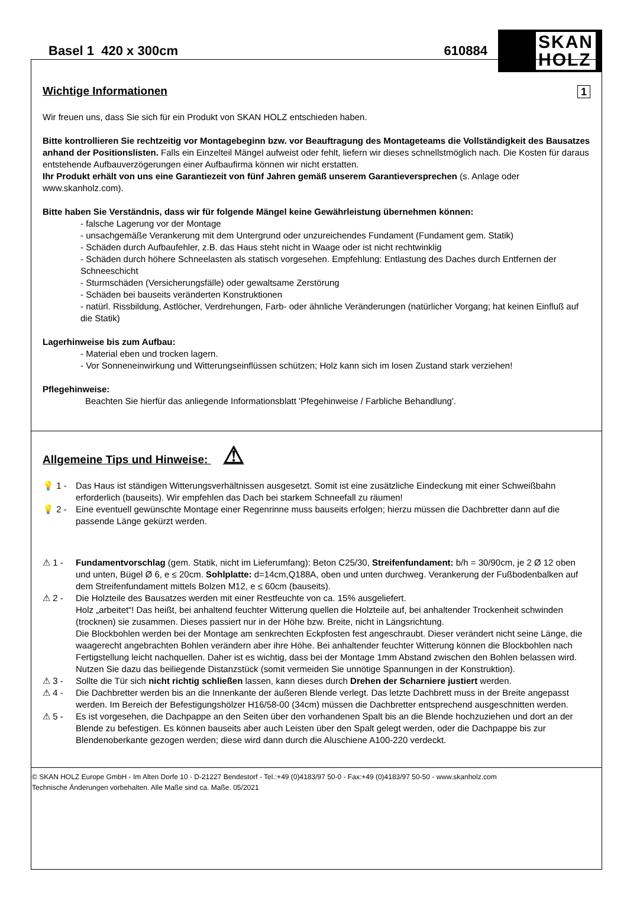Basel 1 420 x 300cm 610884
SKAN
HOLZ
Wichtige Informationen 1
Wir freuen uns, dass Sie sich für ein Produkt von SKAN HOLZ entschieden haben.
Bitte kontrollieren Sie rechtzeitig vor Montagebeginn bzw. vor Beauftragung des Montageteams die Vollständigkeit des Bausatzes anhand der Positionslisten. Falls ein Einzelteil Mängel aufweist oder fehlt, liefern wir dieses schnellstmöglich nach. Die Kosten für daraus entstehende Aufbauverzögerungen einer Aufbaufirma können wir nicht erstatten.
Ihr Produkt erhält von uns eine Garantiezeit von fünf Jahren gemäß unserem Garantieversprechen (s. Anlage oder www.skanholz.com).
Bitte haben Sie Verständnis, dass wir für folgende Mängel keine Gewährleistung übernehmen können:
- falsche Lagerung vor der Montage
- unsachgemäße Verankerung mit dem Untergrund oder unzureichendes Fundament (Fundament gem. Statik)
- Schäden durch Aufbaufehler, z.B. das Haus steht nicht in Waage oder ist nicht rechtwinklig
- Schäden durch höhere Schneelasten als statisch vorgesehen. Empfehlung: Entlastung des Daches durch Entfernen der Schneeschicht
- Sturmschäden (Versicherungsfälle) oder gewaltsame Zerstörung
- Schäden bei bauseits veränderten Konstruktionen
- natürl. Rissbildung, Astlöcher, Verdrehungen, Farb- oder ähnliche Veränderungen (natürlicher Vorgang; hat keinen Einfluß auf die Statik)
Lagerhinweise bis zum Aufbau:
- Material eben und trocken lagern.
- Vor Sonneneinwirkung und Witterungseinflüssen schützen; Holz kann sich im losen Zustand stark verziehen!
Pflegehinweise:
Beachten Sie hierfür das anliegende Informationsblatt 'Pfegehinweise / Farbliche Behandlung'.
Allgemeine Tips und Hinweise: ⚠
💡 1 - Das Haus ist ständigen Witterungsverhältnissen ausgesetzt. Somit ist eine zusätzliche Eindeckung mit einer Schweißbahn erforderlich (bauseits). Wir empfehlen das Dach bei starkem Schneefall zu räumen!
💡 2 - Eine eventuell gewünschte Montage einer Regenrinne muss bauseits erfolgen; hierzu müssen die Dachbretter dann auf die passende Länge gekürzt werden.
⚠ 1 - Fundamentvorschlag (gem. Statik, nicht im Lieferumfang): Beton C25/30, Streifenfundament: b/h = 30/90cm, je 2 Ø 12 oben und unten, Bügel Ø 6, e ≤ 20cm. Sohlplatte: d=14cm,Q188A, oben und unten durchweg. Verankerung der Fußbodenbalken auf dem Streifenfundament mittels Bolzen M12, e ≤ 60cm (bauseits).
⚠ 2 - Die Holzteile des Bausatzes werden mit einer Restfeuchte von ca. 15% ausgeliefert.
Holz „arbeitet“! Das heißt, bei anhaltend feuchter Witterung quellen die Holzteile auf, bei anhaltender Trockenheit schwinden (trocknen) sie zusammen. Dieses passiert nur in der Höhe bzw. Breite, nicht in Längsrichtung.
Die Blockbohlen werden bei der Montage am senkrechten Eckpfosten fest angeschraubt. Dieser verändert nicht seine Länge, die waagerecht angebrachten Bohlen verändern aber ihre Höhe. Bei anhaltender feuchter Witterung können die Blockbohlen nach Fertigstellung leicht nachquellen. Daher ist es wichtig, dass bei der Montage 1mm Abstand zwischen den Bohlen belassen wird. Nutzen Sie dazu das beiliegende Distanzstück (somit vermeiden Sie unnötige Spannungen in der Konstruktion).
⚠ 3 - Sollte die Tür sich nicht richtig schließen lassen, kann dieses durch Drehen der Scharniere justiert werden.
⚠ 4 - Die Dachbretter werden bis an die Innenkante der äußeren Blende verlegt. Das letzte Dachbrett muss in der Breite angepasst werden. Im Bereich der Befestigungshölzer H16/58-00 (34cm) müssen die Dachbretter entsprechend ausgeschnitten werden.
⚠ 5 - Es ist vorgesehen, die Dachpappe an den Seiten über den vorhandenen Spalt bis an die Blende hochzuziehen und dort an der Blende zu befestigen. Es können bauseits aber auch Leisten über den Spalt gelegt werden, oder die Dachpappe bis zur Blendenoberkante gezogen werden; diese wird dann durch die Aluschiene A100-220 verdeckt.
© SKAN HOLZ Europe GmbH - Im Alten Dorfe 10 - D-21227 Bendestorf - Tel.:+49 (0)4183/97 50-0 - Fax:+49 (0)4183/97 50-50 - www.skanholz.com
Technische Änderungen vorbehalten. Alle Maße sind ca. Maße. 05/2021